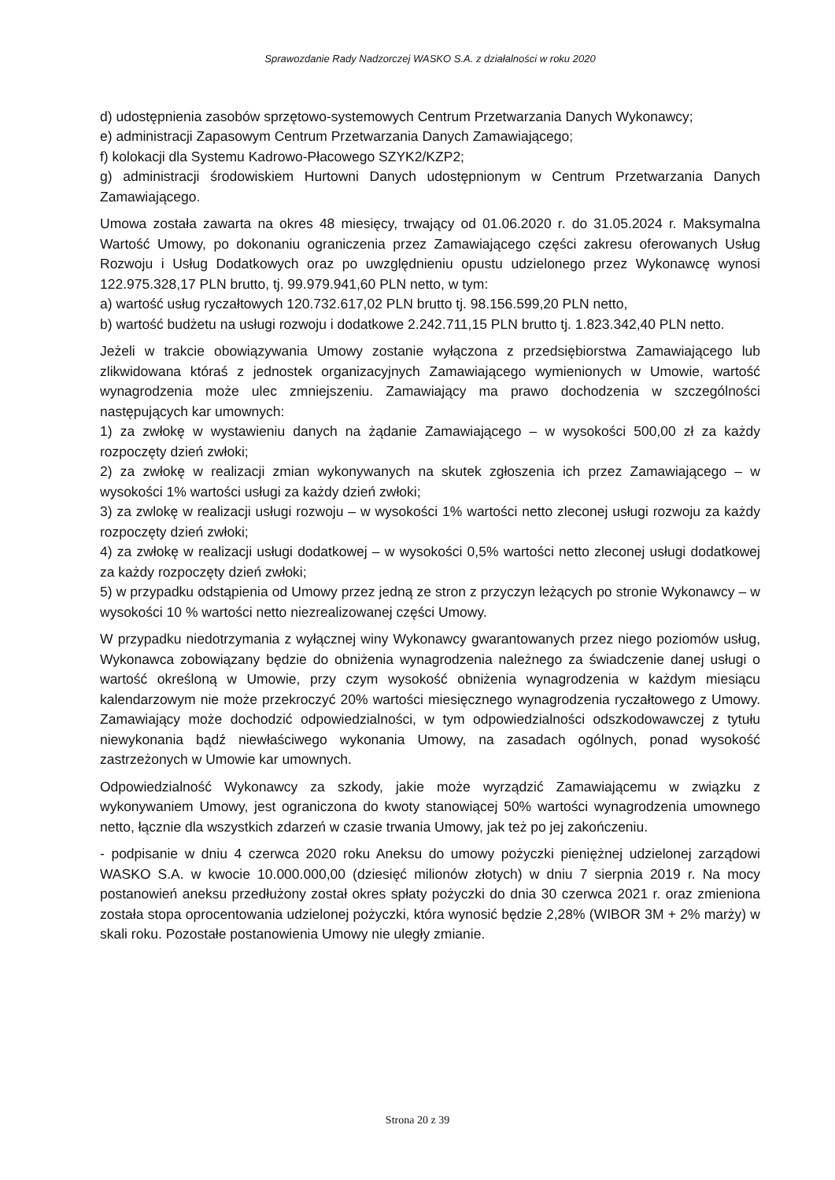Sprawozdanie Rady Nadzorczej WASKO S.A. z działalności w roku 2020
d) udostępnienia zasobów sprzętowo-systemowych Centrum Przetwarzania Danych Wykonawcy;
e) administracji Zapasowym Centrum Przetwarzania Danych Zamawiającego;
f) kolokacji dla Systemu Kadrowo-Płacowego SZYK2/KZP2;
g) administracji środowiskiem Hurtowni Danych udostępnionym w Centrum Przetwarzania Danych Zamawiającego.
Umowa została zawarta na okres 48 miesięcy, trwający od 01.06.2020 r. do 31.05.2024 r. Maksymalna Wartość Umowy, po dokonaniu ograniczenia przez Zamawiającego części zakresu oferowanych Usług Rozwoju i Usług Dodatkowych oraz po uwzględnieniu opustu udzielonego przez Wykonawcę wynosi 122.975.328,17 PLN brutto, tj. 99.979.941,60 PLN netto, w tym:
a) wartość usług ryczałtowych 120.732.617,02 PLN brutto tj. 98.156.599,20 PLN netto,
b) wartość budżetu na usługi rozwoju i dodatkowe 2.242.711,15 PLN brutto tj. 1.823.342,40 PLN netto.
Jeżeli w trakcie obowiązywania Umowy zostanie wyłączona z przedsiębiorstwa Zamawiającego lub zlikwidowana któraś z jednostek organizacyjnych Zamawiającego wymienionych w Umowie, wartość wynagrodzenia może ulec zmniejszeniu. Zamawiający ma prawo dochodzenia w szczególności następujących kar umownych:
1) za zwłokę w wystawieniu danych na żądanie Zamawiającego – w wysokości 500,00 zł za każdy rozpoczęty dzień zwłoki;
2) za zwłokę w realizacji zmian wykonywanych na skutek zgłoszenia ich przez Zamawiającego – w wysokości 1% wartości usługi za każdy dzień zwłoki;
3) za zwlokę w realizacji usługi rozwoju – w wysokości 1% wartości netto zleconej usługi rozwoju za każdy rozpoczęty dzień zwłoki;
4) za zwłokę w realizacji usługi dodatkowej – w wysokości 0,5% wartości netto zleconej usługi dodatkowej za każdy rozpoczęty dzień zwłoki;
5) w przypadku odstąpienia od Umowy przez jedną ze stron z przyczyn leżących po stronie Wykonawcy – w wysokości 10 % wartości netto niezrealizowanej części Umowy.
W przypadku niedotrzymania z wyłącznej winy Wykonawcy gwarantowanych przez niego poziomów usług, Wykonawca zobowiązany będzie do obniżenia wynagrodzenia należnego za świadczenie danej usługi o wartość określoną w Umowie, przy czym wysokość obniżenia wynagrodzenia w każdym miesiącu kalendarzowym nie może przekroczyć 20% wartości miesięcznego wynagrodzenia ryczałtowego z Umowy. Zamawiający może dochodzić odpowiedzialności, w tym odpowiedzialności odszkodowawczej z tytułu niewykonania bądź niewłaściwego wykonania Umowy, na zasadach ogólnych, ponad wysokość zastrzeżonych w Umowie kar umownych.
Odpowiedzialność Wykonawcy za szkody, jakie może wyrządzić Zamawiającemu w związku z wykonywaniem Umowy, jest ograniczona do kwoty stanowiącej 50% wartości wynagrodzenia umownego netto, łącznie dla wszystkich zdarzeń w czasie trwania Umowy, jak też po jej zakończeniu.
- podpisanie w dniu 4 czerwca 2020 roku Aneksu do umowy pożyczki pieniężnej udzielonej zarządowi WASKO S.A. w kwocie 10.000.000,00 (dziesięć milionów złotych) w dniu 7 sierpnia 2019 r. Na mocy postanowień aneksu przedłużony został okres spłaty pożyczki do dnia 30 czerwca 2021 r. oraz zmieniona została stopa oprocentowania udzielonej pożyczki, która wynosić będzie 2,28% (WIBOR 3M + 2% marży) w skali roku. Pozostałe postanowienia Umowy nie uległy zmianie.
Strona 20 z 39